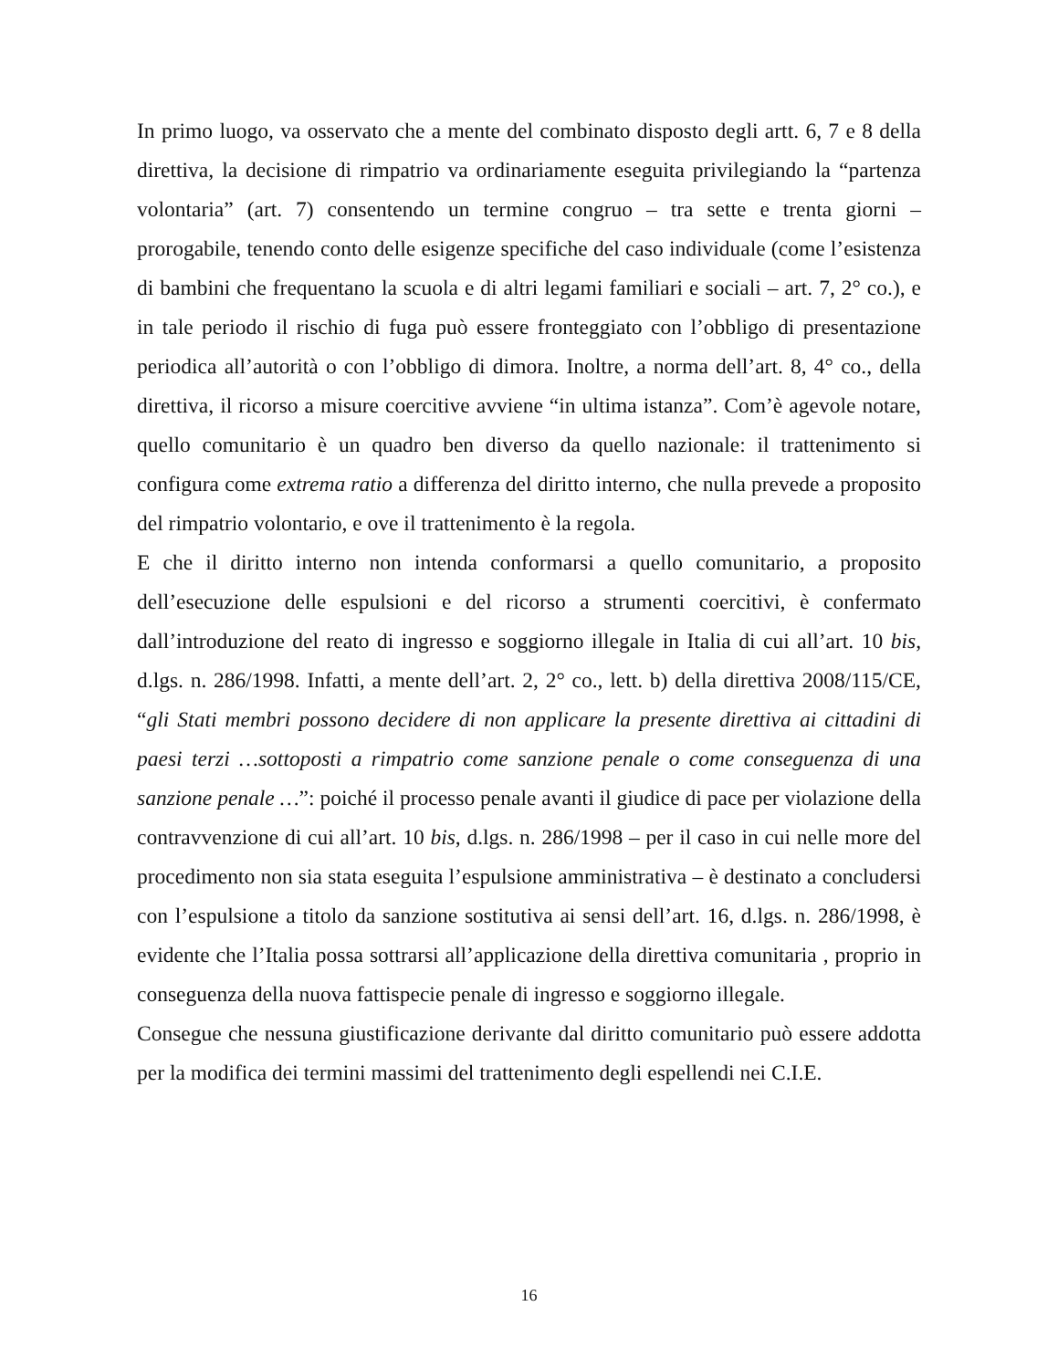In primo luogo, va osservato che a mente del combinato disposto degli artt. 6, 7 e 8 della direttiva, la decisione di rimpatrio va ordinariamente eseguita privilegiando la “partenza volontaria” (art. 7) consentendo un termine congruo – tra sette e trenta giorni – prorogabile, tenendo conto delle esigenze specifiche del caso individuale (come l’esistenza di bambini che frequentano la scuola e di altri legami familiari e sociali – art. 7, 2° co.), e in tale periodo il rischio di fuga può essere fronteggiato con l’obbligo di presentazione periodica all’autorità o con l’obbligo di dimora. Inoltre, a norma dell’art. 8, 4° co., della direttiva, il ricorso a misure coercitive avviene “in ultima istanza”. Com’è agevole notare, quello comunitario è un quadro ben diverso da quello nazionale: il trattenimento si configura come extrema ratio a differenza del diritto interno, che nulla prevede a proposito del rimpatrio volontario, e ove il trattenimento è la regola.
E che il diritto interno non intenda conformarsi a quello comunitario, a proposito dell’esecuzione delle espulsioni e del ricorso a strumenti coercitivi, è confermato dall’introduzione del reato di ingresso e soggiorno illegale in Italia di cui all’art. 10 bis, d.lgs. n. 286/1998. Infatti, a mente dell’art. 2, 2° co., lett. b) della direttiva 2008/115/CE, “gli Stati membri possono decidere di non applicare la presente direttiva ai cittadini di paesi terzi …sottoposti a rimpatrio come sanzione penale o come conseguenza di una sanzione penale …”: poiché il processo penale avanti il giudice di pace per violazione della contravvenzione di cui all’art. 10 bis, d.lgs. n. 286/1998 – per il caso in cui nelle more del procedimento non sia stata eseguita l’espulsione amministrativa – è destinato a concludersi con l’espulsione a titolo da sanzione sostitutiva ai sensi dell’art. 16, d.lgs. n. 286/1998, è evidente che l’Italia possa sottrarsi all’applicazione della direttiva comunitaria , proprio in conseguenza della nuova fattispecie penale di ingresso e soggiorno illegale.
Consegue che nessuna giustificazione derivante dal diritto comunitario può essere addotta per la modifica dei termini massimi del trattenimento degli espellendi nei C.I.E.
16